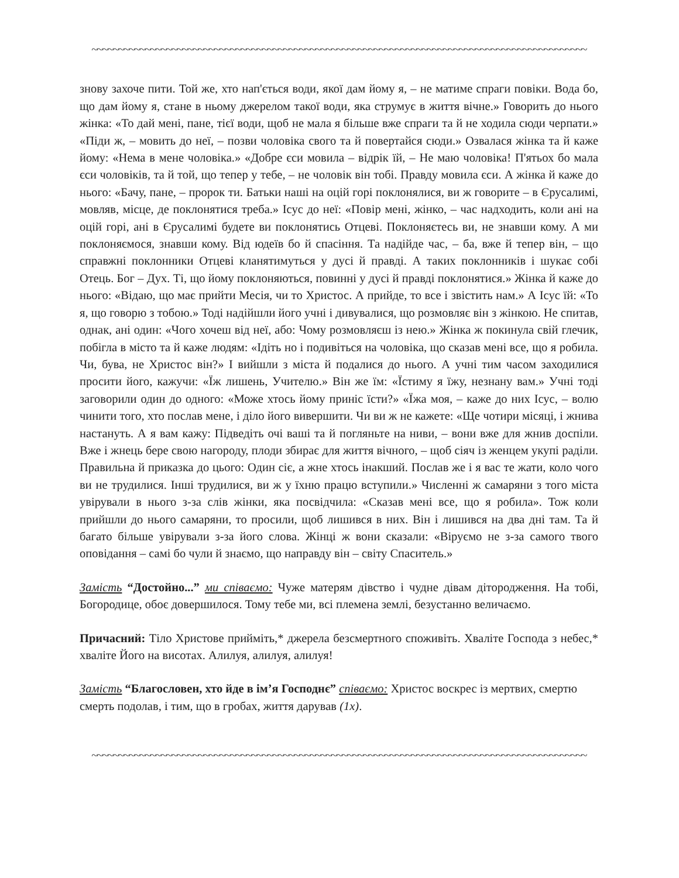~~~~~~~~~~~~~~~~~~~~~~~~~~~~~~~~~~~~~~~~~~~~~~~~~~~~~~~~~~~~~~~~~~~~~~~~~~~~~~~~~~~~~~~~~~~~~
знову захоче пити. Той же, хто нап'ється води, якої дам йому я, – не матиме спраги повіки. Вода бо, що дам йому я, стане в ньому джерелом такої води, яка струмує в життя вічне.» Говорить до нього жінка: «То дай мені, пане, тієї води, щоб не мала я більше вже спраги та й не ходила сюди черпати.» «Піди ж, – мовить до неї, – позви чоловіка свого та й повертайся сюди.» Озвалася жінка та й каже йому: «Нема в мене чоловіка.» «Добре єси мовила – відрік їй, – Не маю чоловіка! П'ятьох бо мала єси чоловіків, та й той, що тепер у тебе, – не чоловік він тобі. Правду мовила єси. А жінка й каже до нього: «Бачу, пане, – пророк ти. Батьки наші на оцій горі поклонялися, ви ж говорите – в Єрусалимі, мовляв, місце, де поклонятися треба.» Ісус до неї: «Повір мені, жінко, – час надходить, коли ані на оцій горі, ані в Єрусалимі будете ви поклонятись Отцеві. Поклоняєтесь ви, не знавши кому. А ми поклоняємося, знавши кому. Від юдеїв бо й спасіння. Та надійде час, – ба, вже й тепер він, – що справжні поклонники Отцеві кланятимуться у дусі й правді. А таких поклонників і шукає собі Отець. Бог – Дух. Ті, що йому поклоняються, повинні у дусі й правді поклонятися.» Жінка й каже до нього: «Відаю, що має прийти Месія, чи то Христос. А прийде, то все і звістить нам.» А Ісус їй: «То я, що говорю з тобою.» Тоді надійшли його учні і дивувалися, що розмовляє він з жінкою. Не спитав, однак, ані один: «Чого хочеш від неї, або: Чому розмовляєш із нею.» Жінка ж покинула свій глечик, побігла в місто та й каже людям: «Ідіть но і подивіться на чоловіка, що сказав мені все, що я робила. Чи, бува, не Христос він?» І вийшли з міста й подалися до нього. А учні тим часом заходилися просити його, кажучи: «Їж лишень, Учителю.» Він же їм: «Їстиму я їжу, незнану вам.» Учні тоді заговорили один до одного: «Може хтось йому приніс їсти?» «Їжа моя, – каже до них Ісус, – волю чинити того, хто послав мене, і діло його вивершити. Чи ви ж не кажете: «Ще чотири місяці, і жнива настануть. А я вам кажу: Підведіть очі ваші та й погляньте на ниви, – вони вже для жнив доспіли. Вже і жнець бере свою нагороду, плоди збирає для життя вічного, – щоб сіяч із женцем укупі раділи. Правильна й приказка до цього: Один сіє, а жне хтось інакший. Послав же і я вас те жати, коло чого ви не трудилися. Інші трудилися, ви ж у їхню працю вступили.» Численні ж самаряни з того міста увірували в нього з-за слів жінки, яка посвідчила: «Сказав мені все, що я робила». Тож коли прийшли до нього самаряни, то просили, щоб лишився в них. Він і лишився на два дні там. Та й багато більше увірували з-за його слова. Жінці ж вони сказали: «Віруємо не з-за самого твого оповідання – самі бо чули й знаємо, що направду він – світу Спаситель.»
Замість “Достойно...” ми співаємо: Чуже матерям дівство і чудне дівам дітородження. На тобі, Богородице, обоє довершилося. Тому тебе ми, всі племена землі, безустанно величаємо.
Причасний: Тіло Христове прийміть,* джерела безсмертного споживіть. Хваліте Господа з небес,* хваліте Його на висотах. Алилуя, алилуя, алилуя!
Замість “Благословен, хто йде в ім’я Господнє” співаємо: Христос воскрес із мертвих, смертю смерть подолав, і тим, що в гробах, життя дарував (1x).
~~~~~~~~~~~~~~~~~~~~~~~~~~~~~~~~~~~~~~~~~~~~~~~~~~~~~~~~~~~~~~~~~~~~~~~~~~~~~~~~~~~~~~~~~~~~~